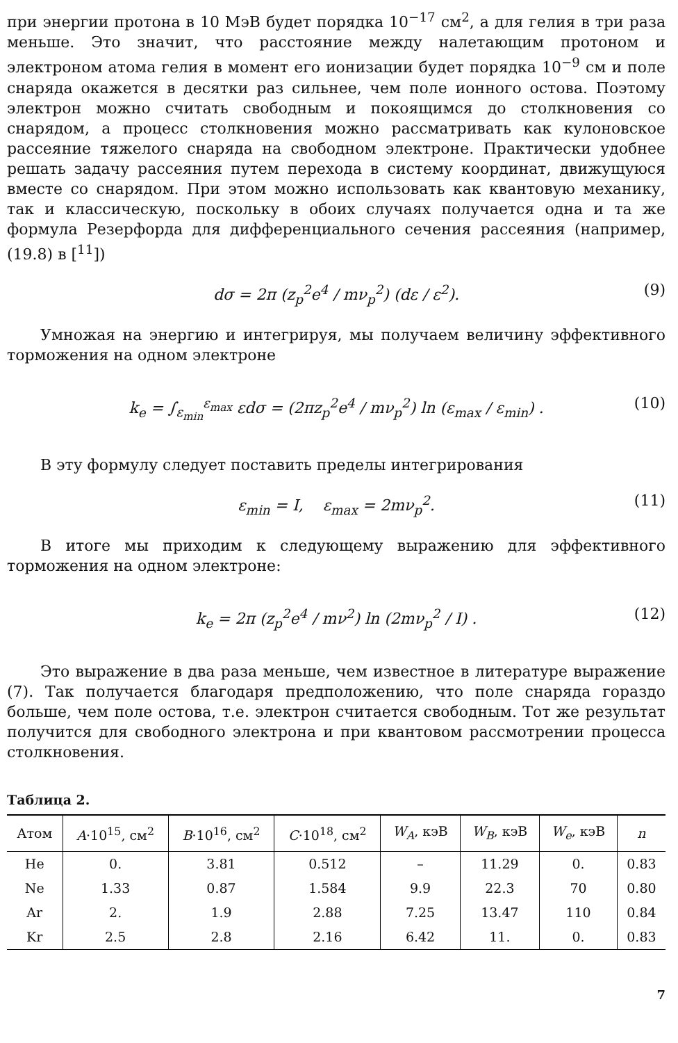при энергии протона в 10 МэВ будет порядка 10<sup>−17</sup> см<sup>2</sup>, а для гелия в три раза меньше. Это значит, что расстояние между налетающим протоном и электроном атома гелия в момент его ионизации будет порядка 10<sup>−9</sup> см и поле снаряда окажется в десятки раз сильнее, чем поле ионного остова. Поэтому электрон можно считать свободным и покоящимся до столкновения со снарядом, а процесс столкновения можно рассматривать как кулоновское рассеяние тяжелого снаряда на свободном электроне. Практически удобнее решать задачу рассеяния путем перехода в систему координат, движущуюся вместе со снарядом. При этом можно использовать как квантовую механику, так и классическую, поскольку в обоих случаях получается одна и та же формула Резерфорда для дифференциального сечения рассеяния (например, (19.8) в [<sup>11</sup>])
dσ = 2π (z<sub>p</sub><sup>2</sup>e<sup>4</sup> / mν<sub>p</sub><sup>2</sup>) (dε / ε<sup>2</sup>). (9)
Умножая на энергию и интегрируя, мы получаем величину эффективного торможения на одном электроне
k<sub>e</sub> = ∫<sub>ε<sub>min</sub></sub><sup>ε<sub>max</sub></sup> εdσ = (2πz<sub>p</sub><sup>2</sup>e<sup>4</sup> / mν<sub>p</sub><sup>2</sup>) ln (ε<sub>max</sub> / ε<sub>min</sub>) . (10)
В эту формулу следует поставить пределы интегрирования
ε<sub>min</sub> = I, ε<sub>max</sub> = 2mν<sub>p</sub><sup>2</sup>. (11)
В итоге мы приходим к следующему выражению для эффективного торможения на одном электроне:
k<sub>e</sub> = 2π (z<sub>p</sub><sup>2</sup>e<sup>4</sup> / mν<sup>2</sup>) ln (2mν<sub>p</sub><sup>2</sup> / I) . (12)
Это выражение в два раза меньше, чем известное в литературе выражение (7). Так получается благодаря предположению, что поле снаряда гораздо больше, чем поле остова, т.е. электрон считается свободным. Тот же результат получится для свободного электрона и при квантовом рассмотрении процесса столкновения.
Таблица 2.
| Атом | A ·10<sup>15</sup>, см<sup>2</sup> | B ·10<sup>16</sup>, см<sup>2</sup> | C ·10<sup>18</sup>, см<sup>2</sup> | W<sub>A</sub> , кэВ | W<sub>B</sub> , кэВ | W<sub>e</sub> , кэВ | n |
| --- | --- | --- | --- | --- | --- | --- | --- |
| He | 0. | 3.81 | 0.512 | – | 11.29 | 0. | 0.83 |
| Ne | 1.33 | 0.87 | 1.584 | 9.9 | 22.3 | 70 | 0.80 |
| Ar | 2. | 1.9 | 2.88 | 7.25 | 13.47 | 110 | 0.84 |
| Kr | 2.5 | 2.8 | 2.16 | 6.42 | 11. | 0. | 0.83 |
7